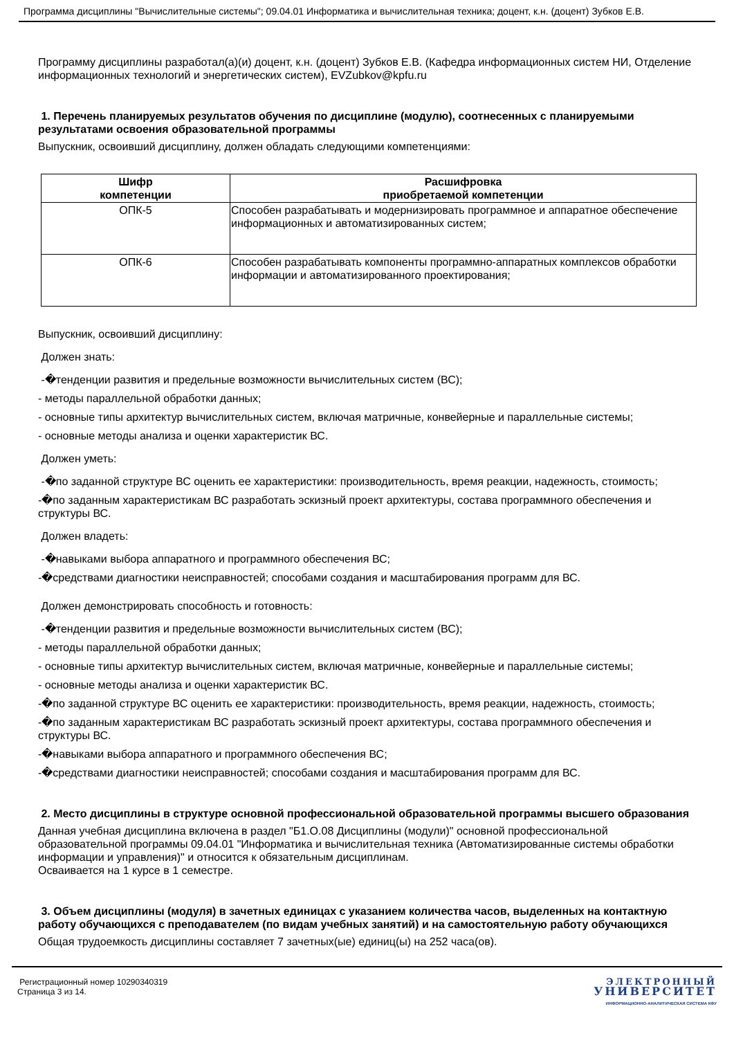Программа дисциплины "Вычислительные системы"; 09.04.01 Информатика и вычислительная техника; доцент, к.н. (доцент) Зубков Е.В.
Программу дисциплины разработал(а)(и) доцент, к.н. (доцент) Зубков Е.В. (Кафедра информационных систем НИ, Отделение информационных технологий и энергетических систем), EVZubkov@kpfu.ru
1. Перечень планируемых результатов обучения по дисциплине (модулю), соотнесенных с планируемыми результатами освоения образовательной программы
Выпускник, освоивший дисциплину, должен обладать следующими компетенциями:
| Шифр компетенции | Расшифровка приобретаемой компетенции |
| --- | --- |
| ОПК-5 | Способен разрабатывать и модернизировать программное и аппаратное обеспечение информационных и автоматизированных систем; |
| ОПК-6 | Способен разрабатывать компоненты программно-аппаратных комплексов обработки информации и автоматизированного проектирования; |
Выпускник, освоивший дисциплину:
Должен знать:
-�тенденции развития и предельные возможности вычислительных систем (ВС);
- методы параллельной обработки данных;
- основные типы архитектур вычислительных систем, включая матричные, конвейерные и параллельные системы;
- основные методы анализа и оценки характеристик ВС.
Должен уметь:
-�по заданной структуре ВС оценить ее характеристики: производительность, время реакции, надежность, стоимость;
-�по заданным характеристикам ВС разработать эскизный проект архитектуры, состава программного обеспечения и структуры ВС.
Должен владеть:
-�навыками выбора аппаратного и программного обеспечения ВС;
-�средствами диагностики неисправностей; способами создания и масштабирования программ для ВС.
Должен демонстрировать способность и готовность:
-�тенденции развития и предельные возможности вычислительных систем (ВС);
- методы параллельной обработки данных;
- основные типы архитектур вычислительных систем, включая матричные, конвейерные и параллельные системы;
- основные методы анализа и оценки характеристик ВС.
-�по заданной структуре ВС оценить ее характеристики: производительность, время реакции, надежность, стоимость;
-�по заданным характеристикам ВС разработать эскизный проект архитектуры, состава программного обеспечения и структуры ВС.
-�навыками выбора аппаратного и программного обеспечения ВС;
-�средствами диагностики неисправностей; способами создания и масштабирования программ для ВС.
2. Место дисциплины в структуре основной профессиональной образовательной программы высшего образования
Данная учебная дисциплина включена в раздел "Б1.О.08 Дисциплины (модули)" основной профессиональной образовательной программы 09.04.01 "Информатика и вычислительная техника (Автоматизированные системы обработки информации и управления)" и относится к обязательным дисциплинам.
Осваивается на 1 курсе в 1 семестре.
3. Объем дисциплины (модуля) в зачетных единицах с указанием количества часов, выделенных на контактную работу обучающихся с преподавателем (по видам учебных занятий) и на самостоятельную работу обучающихся
Общая трудоемкость дисциплины составляет 7 зачетных(ые) единиц(ы) на 252 часа(ов).
Регистрационный номер 10290340319
Страница 3 из 14.
ЭЛЕКТРОННЫЙ
УНИВЕРСИТЕТ
ИНФОРМАЦИОННО-АНАЛИТИЧЕСКАЯ СИСТЕМА КФУ